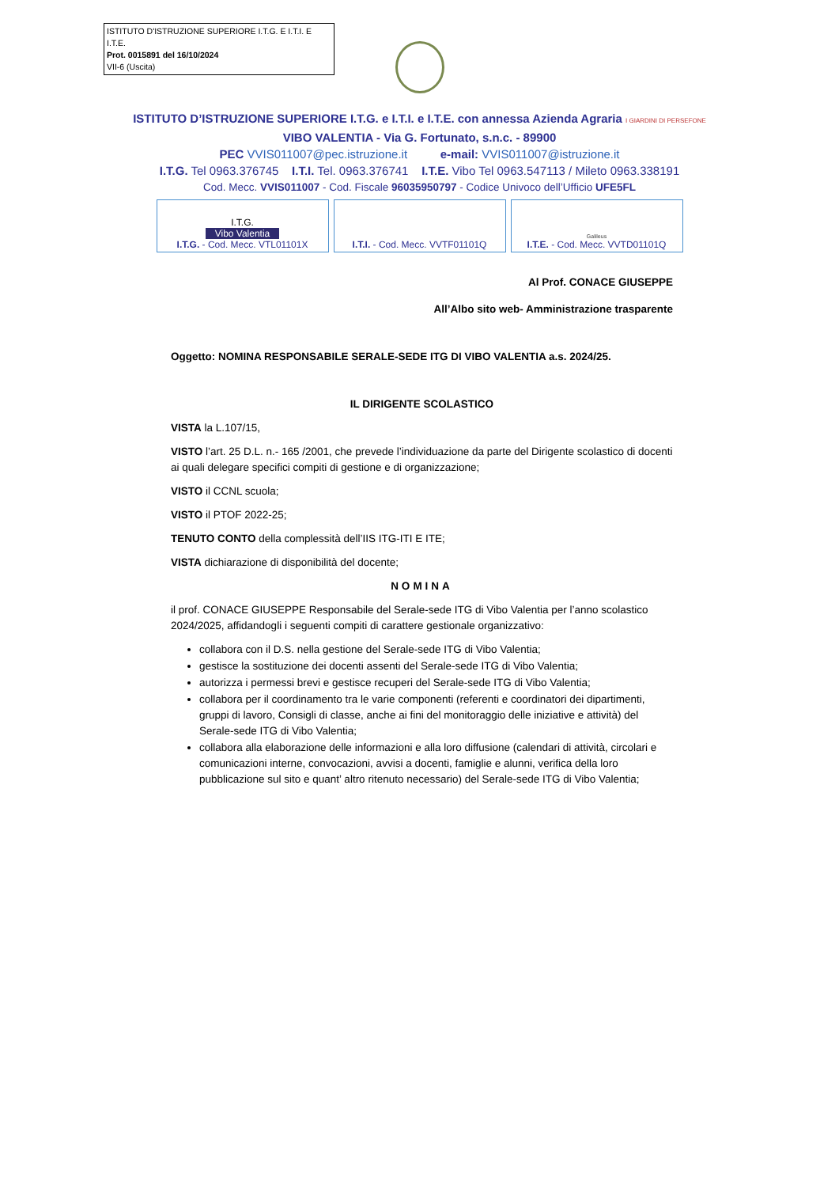ISTITUTO D'ISTRUZIONE SUPERIORE I.T.G. E I.T.I. E I.T.E.
Prot. 0015891 del 16/10/2024
VII-6 (Uscita)
ISTITUTO D’ISTRUZIONE SUPERIORE I.T.G. e I.T.I. e I.T.E. con annessa Azienda Agraria I GIARDINI DI PERSEFONE
VIBO VALENTIA - Via G. Fortunato, s.n.c. - 89900
PEC VVIS011007@pec.istruzione.it e-mail: VVIS011007@istruzione.it
I.T.G. Tel 0963.376745 I.T.I. Tel. 0963.376741 I.T.E. Vibo Tel 0963.547113 / Mileto 0963.338191
Cod. Mecc. VVIS011007 - Cod. Fiscale 96035950797 - Codice Univoco dell’Ufficio UFE5FL
| I.T.G. Vibo Valentia I.T.G. - Cod. Mecc. VTL01101X | I.T.I. - Cod. Mecc. VVTF01101Q | Galileus I.T.E. - Cod. Mecc. VVTD01101Q |
Al Prof. CONACE GIUSEPPE
All’Albo sito web- Amministrazione trasparente
Oggetto: NOMINA RESPONSABILE SERALE-SEDE ITG DI VIBO VALENTIA a.s. 2024/25.
IL DIRIGENTE SCOLASTICO
VISTA la L.107/15,
VISTO l’art. 25 D.L. n.- 165 /2001, che prevede l’individuazione da parte del Dirigente scolastico di docenti ai quali delegare specifici compiti di gestione e di organizzazione;
VISTO il CCNL scuola;
VISTO il PTOF 2022-25;
TENUTO CONTO della complessità dell’IIS ITG-ITI E ITE;
VISTA dichiarazione di disponibilità del docente;
NOMINA
il prof. CONACE GIUSEPPE Responsabile del Serale-sede ITG di Vibo Valentia per l’anno scolastico 2024/2025, affidandogli i seguenti compiti di carattere gestionale organizzativo:
collabora con il D.S. nella gestione del Serale-sede ITG di Vibo Valentia;
gestisce la sostituzione dei docenti assenti del Serale-sede ITG di Vibo Valentia;
autorizza i permessi brevi e gestisce recuperi del Serale-sede ITG di Vibo Valentia;
collabora per il coordinamento tra le varie componenti (referenti e coordinatori dei dipartimenti, gruppi di lavoro, Consigli di classe, anche ai fini del monitoraggio delle iniziative e attività) del Serale-sede ITG di Vibo Valentia;
collabora alla elaborazione delle informazioni e alla loro diffusione (calendari di attività, circolari e comunicazioni interne, convocazioni, avvisi a docenti, famiglie e alunni, verifica della loro pubblicazione sul sito e quant’ altro ritenuto necessario) del Serale-sede ITG di Vibo Valentia;